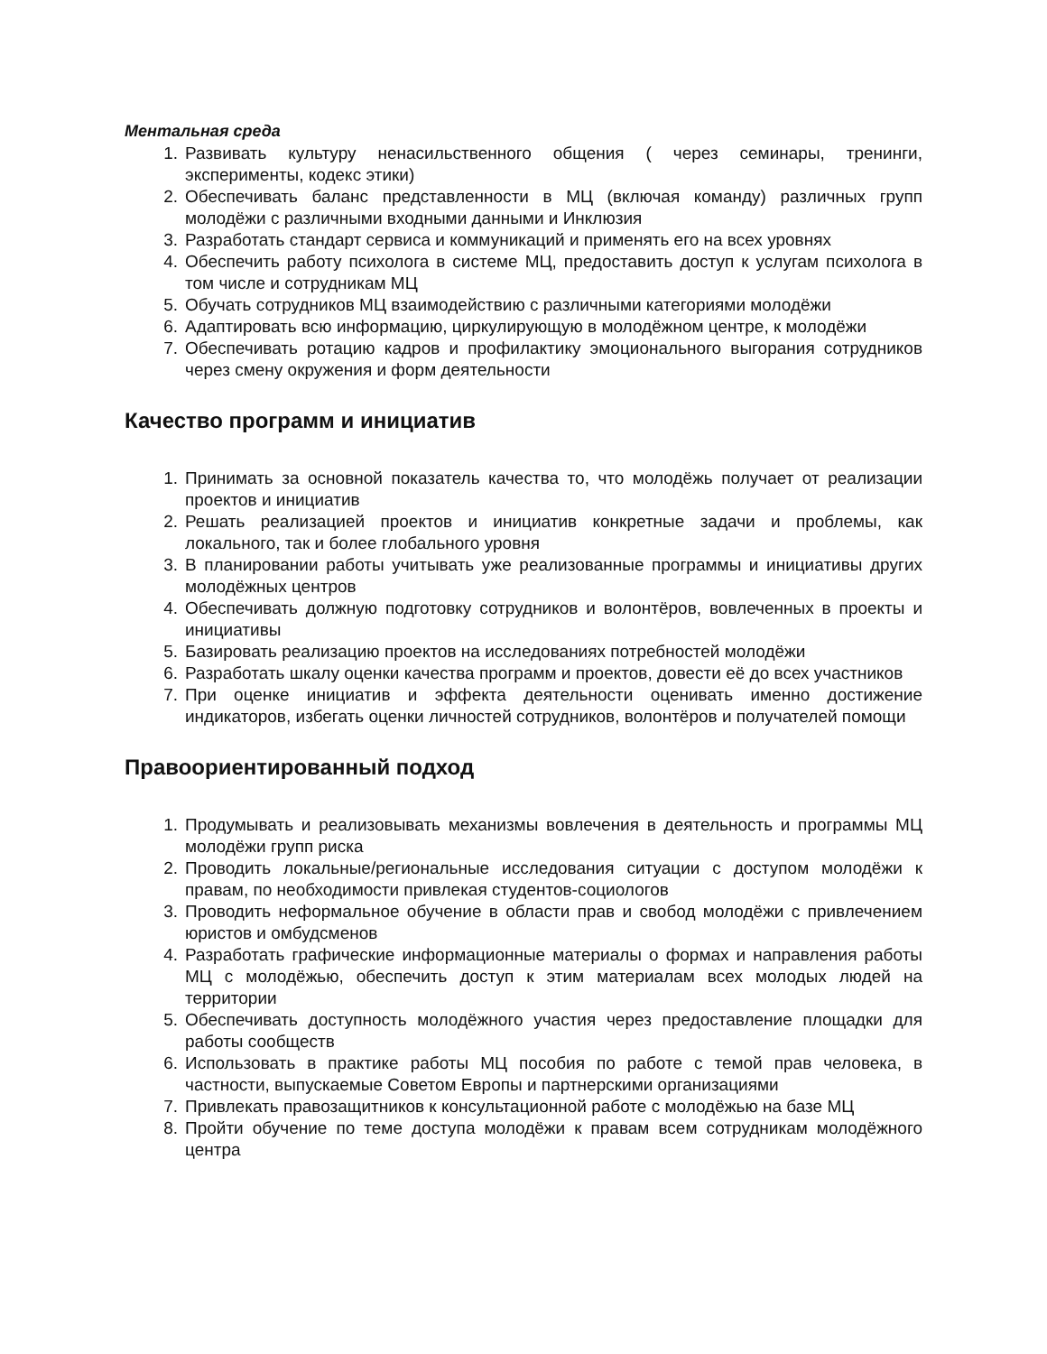Ментальная среда
1. Развивать культуру ненасильственного общения ( через семинары, тренинги, эксперименты, кодекс этики)
2. Обеспечивать баланс представленности в МЦ (включая команду) различных групп молодёжи с различными входными данными и Инклюзия
3. Разработать стандарт сервиса и коммуникаций и применять его на всех уровнях
4. Обеспечить работу психолога в системе МЦ, предоставить доступ к услугам психолога в том числе и сотрудникам МЦ
5. Обучать сотрудников МЦ взаимодействию с различными категориями молодёжи
6. Адаптировать всю информацию, циркулирующую в молодёжном центре, к молодёжи
7. Обеспечивать ротацию кадров и профилактику эмоционального выгорания сотрудников через смену окружения и форм деятельности
Качество программ и инициатив
1. Принимать за основной показатель качества то, что молодёжь получает от реализации проектов и инициатив
2. Решать реализацией проектов и инициатив конкретные задачи и проблемы, как локального, так и более глобального уровня
3. В планировании работы учитывать уже реализованные программы и инициативы других молодёжных центров
4. Обеспечивать должную подготовку сотрудников и волонтёров, вовлеченных в проекты и инициативы
5. Базировать реализацию проектов на исследованиях потребностей молодёжи
6. Разработать шкалу оценки качества программ и проектов, довести её до всех участников
7. При оценке инициатив и эффекта деятельности оценивать именно достижение индикаторов, избегать оценки личностей сотрудников, волонтёров и получателей помощи
Правоориентированный подход
1. Продумывать и реализовывать механизмы вовлечения в деятельность и программы МЦ молодёжи групп риска
2. Проводить локальные/региональные исследования ситуации с доступом молодёжи к правам, по необходимости привлекая студентов-социологов
3. Проводить неформальное обучение в области прав и свобод молодёжи с привлечением юристов и омбудсменов
4. Разработать графические информационные материалы о формах и направления работы МЦ с молодёжью, обеспечить доступ к этим материалам всех молодых людей на территории
5. Обеспечивать доступность молодёжного участия через предоставление площадки для работы сообществ
6. Использовать в практике работы МЦ пособия по работе с темой прав человека, в частности, выпускаемые Советом Европы и партнерскими организациями
7. Привлекать правозащитников к консультационной работе с молодёжью на базе МЦ
8. Пройти обучение по теме доступа молодёжи к правам всем сотрудникам молодёжного центра